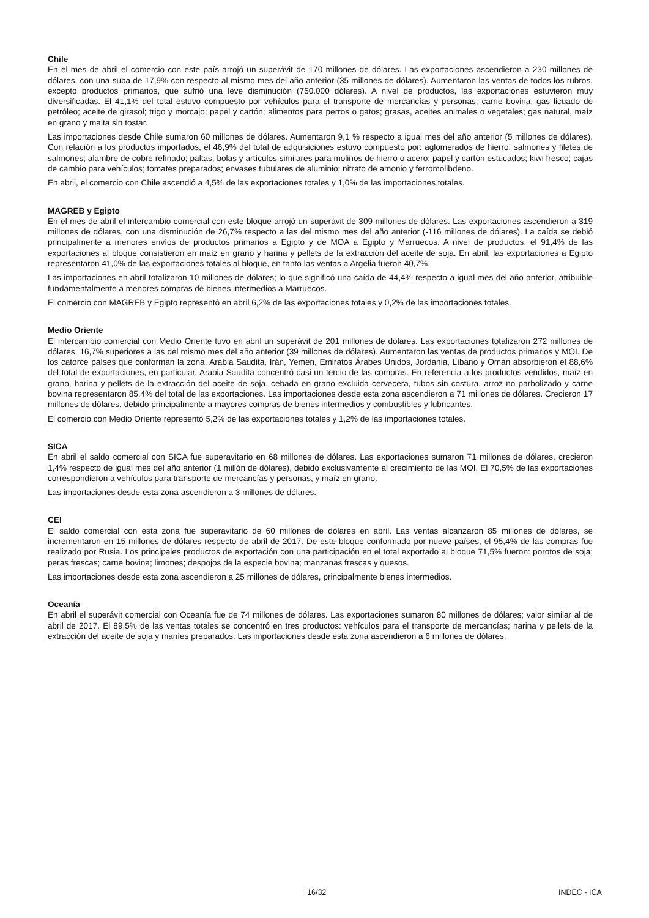Chile
En el mes de abril el comercio con este país arrojó un superávit de 170 millones de dólares. Las exportaciones ascendieron a 230 millones de dólares, con una suba de 17,9% con respecto al mismo mes del año anterior (35 millones de dólares). Aumentaron las ventas de todos los rubros, excepto productos primarios, que sufrió una leve disminución (750.000 dólares). A nivel de productos, las exportaciones estuvieron muy diversificadas. El 41,1% del total estuvo compuesto por vehículos para el transporte de mercancías y personas; carne bovina; gas licuado de petróleo; aceite de girasol; trigo y morcajo; papel y cartón; alimentos para perros o gatos; grasas, aceites animales o vegetales; gas natural, maíz en grano y malta sin tostar.
Las importaciones desde Chile sumaron 60 millones de dólares. Aumentaron 9,1 % respecto a igual mes del año anterior (5 millones de dólares). Con relación a los productos importados, el 46,9% del total de adquisiciones estuvo compuesto por: aglomerados de hierro; salmones y filetes de salmones; alambre de cobre refinado; paltas; bolas y artículos similares para molinos de hierro o acero; papel y cartón estucados; kiwi fresco; cajas de cambio para vehículos; tomates preparados; envases tubulares de aluminio; nitrato de amonio y ferromolibdeno.
En abril, el comercio con Chile ascendió a 4,5% de las exportaciones totales y 1,0% de las importaciones totales.
MAGREB y Egipto
En el mes de abril el intercambio comercial con este bloque arrojó un superávit de 309 millones de dólares. Las exportaciones ascendieron a 319 millones de dólares, con una disminución de 26,7% respecto a las del mismo mes del año anterior (-116 millones de dólares). La caída se debió principalmente a menores envíos de productos primarios a Egipto y de MOA a Egipto y Marruecos. A nivel de productos, el 91,4% de las exportaciones al bloque consistieron en maíz en grano y harina y pellets de la extracción del aceite de soja. En abril, las exportaciones a Egipto representaron 41,0% de las exportaciones totales al bloque, en tanto las ventas a Argelia fueron 40,7%.
Las importaciones en abril totalizaron 10 millones de dólares; lo que significó una caída de 44,4% respecto a igual mes del año anterior, atribuible fundamentalmente a menores compras de bienes intermedios a Marruecos.
El comercio con MAGREB y Egipto representó en abril 6,2% de las exportaciones totales y 0,2% de las importaciones totales.
Medio Oriente
El intercambio comercial con Medio Oriente tuvo en abril un superávit de 201 millones de dólares. Las exportaciones totalizaron 272 millones de dólares, 16,7% superiores a las del mismo mes del año anterior (39 millones de dólares). Aumentaron las ventas de productos primarios y MOI. De los catorce países que conforman la zona, Arabia Saudita, Irán, Yemen, Emiratos Árabes Unidos, Jordania, Líbano y Omán absorbieron el 88,6% del total de exportaciones, en particular, Arabia Saudita concentró casi un tercio de las compras. En referencia a los productos vendidos, maíz en grano, harina y pellets de la extracción del aceite de soja, cebada en grano excluida cervecera, tubos sin costura, arroz no parbolizado y carne bovina representaron 85,4% del total de las exportaciones. Las importaciones desde esta zona ascendieron a 71 millones de dólares. Crecieron 17 millones de dólares, debido principalmente a mayores compras de bienes intermedios y combustibles y lubricantes.
El comercio con Medio Oriente representó 5,2% de las exportaciones totales y 1,2% de las importaciones totales.
SICA
En abril el saldo comercial con SICA fue superavitario en 68 millones de dólares. Las exportaciones sumaron 71 millones de dólares, crecieron 1,4% respecto de igual mes del año anterior (1 millón de dólares), debido exclusivamente al crecimiento de las MOI. El 70,5% de las exportaciones correspondieron a vehículos para transporte de mercancías y personas, y maíz en grano.
Las importaciones desde esta zona ascendieron a 3 millones de dólares.
CEI
El saldo comercial con esta zona fue superavitario de 60 millones de dólares en abril. Las ventas alcanzaron 85 millones de dólares, se incrementaron en 15 millones de dólares respecto de abril de 2017. De este bloque conformado por nueve países, el 95,4% de las compras fue realizado por Rusia. Los principales productos de exportación con una participación en el total exportado al bloque 71,5% fueron: porotos de soja; peras frescas; carne bovina; limones; despojos de la especie bovina; manzanas frescas y quesos.
Las importaciones desde esta zona ascendieron a 25 millones de dólares, principalmente bienes intermedios.
Oceanía
En abril el superávit comercial con Oceanía fue de 74 millones de dólares. Las exportaciones sumaron 80 millones de dólares; valor similar al de abril de 2017. El 89,5% de las ventas totales se concentró en tres productos: vehículos para el transporte de mercancías; harina y pellets de la extracción del aceite de soja y maníes preparados. Las importaciones desde esta zona ascendieron a 6 millones de dólares.
16/32 INDEC - ICA